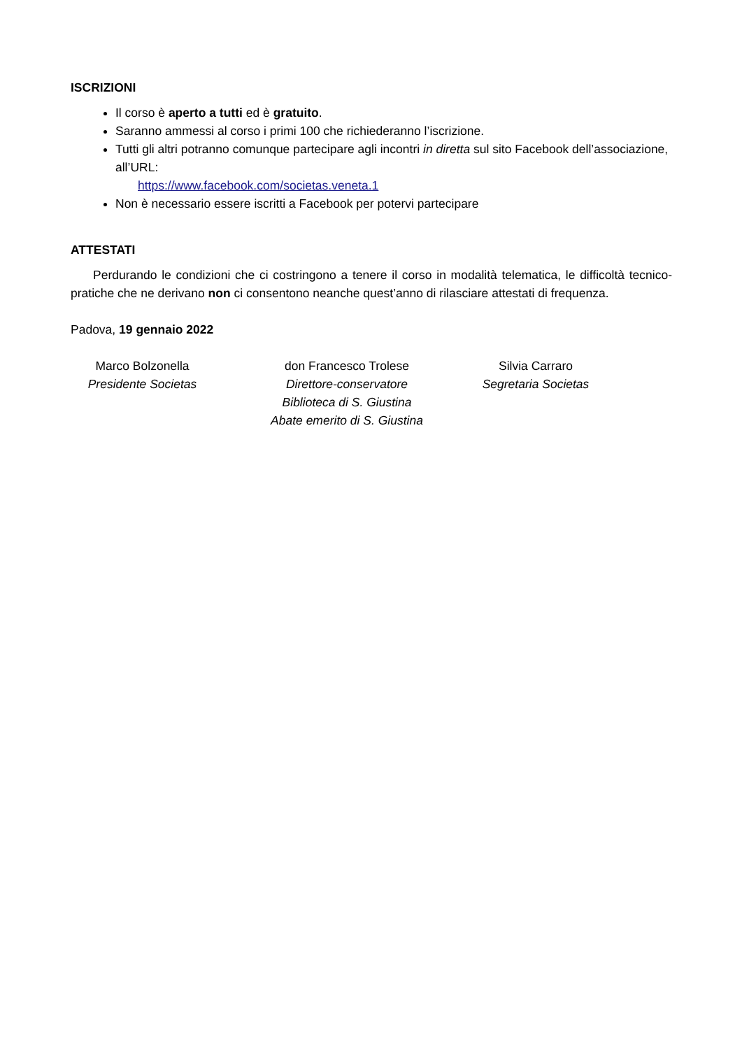ISCRIZIONI
Il corso è aperto a tutti ed è gratuito.
Saranno ammessi al corso i primi 100 che richiederanno l’iscrizione.
Tutti gli altri potranno comunque partecipare agli incontri in diretta sul sito Facebook dell’associazione, all’URL:
https://www.facebook.com/societas.veneta.1
Non è necessario essere iscritti a Facebook per potervi partecipare
ATTESTATI
Perdurando le condizioni che ci costringono a tenere il corso in modalità telematica, le difficoltà tecnico-pratiche che ne derivano non ci consentono neanche quest’anno di rilasciare attestati di frequenza.
Padova, 19 gennaio 2022
Marco Bolzonella
Presidente Societas
don Francesco Trolese
Direttore-conservatore
Biblioteca di S. Giustina
Abate emerito di S. Giustina
Silvia Carraro
Segretaria Societas